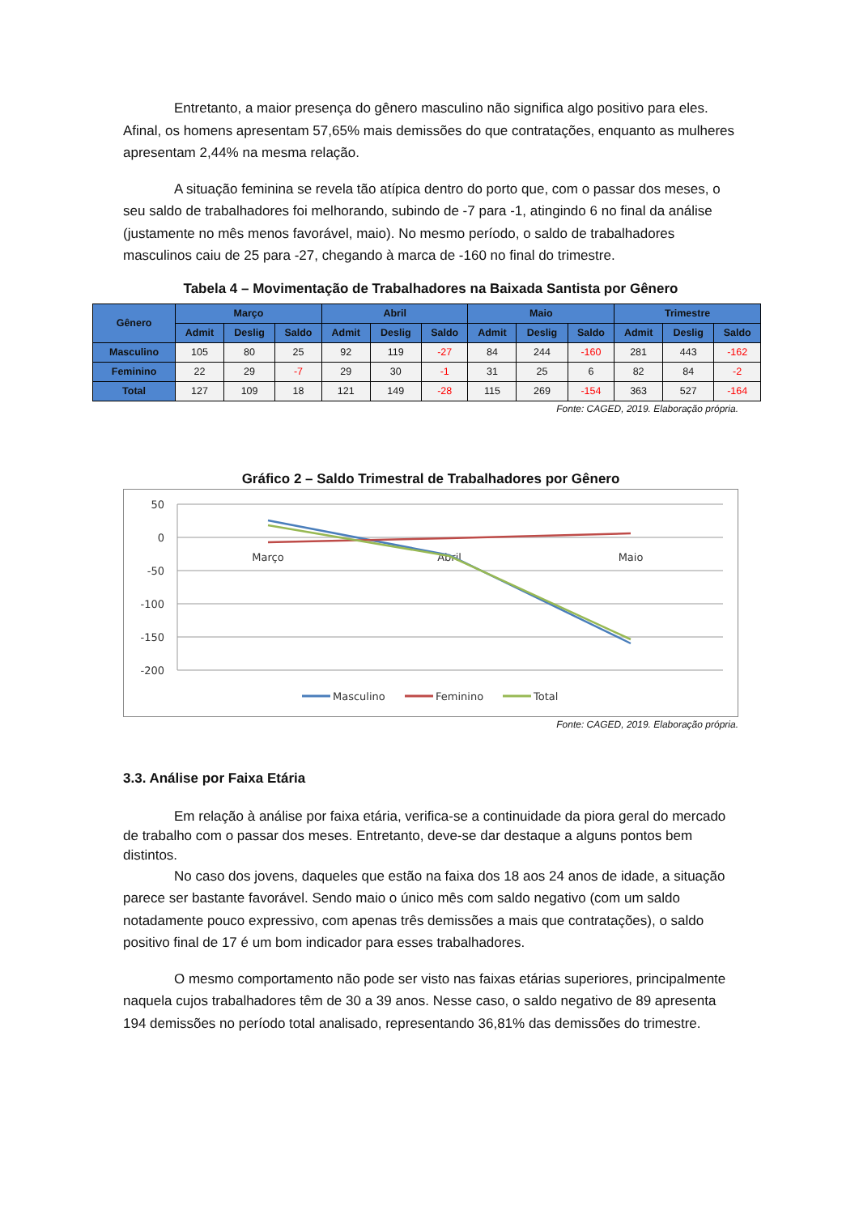Entretanto, a maior presença do gênero masculino não significa algo positivo para eles. Afinal, os homens apresentam 57,65% mais demissões do que contratações, enquanto as mulheres apresentam 2,44% na mesma relação.
A situação feminina se revela tão atípica dentro do porto que, com o passar dos meses, o seu saldo de trabalhadores foi melhorando, subindo de -7 para -1, atingindo 6 no final da análise (justamente no mês menos favorável, maio). No mesmo período, o saldo de trabalhadores masculinos caiu de 25 para -27, chegando à marca de -160 no final do trimestre.
Tabela 4 – Movimentação de Trabalhadores na Baixada Santista por Gênero
| Gênero | Março | | | Abril | | | Maio | | | Trimestre | | |
| --- | --- | --- | --- | --- | --- | --- | --- | --- | --- | --- | --- | --- |
| | Admit | Deslig | Saldo | Admit | Deslig | Saldo | Admit | Deslig | Saldo | Admit | Deslig | Saldo |
| Masculino | 105 | 80 | 25 | 92 | 119 | -27 | 84 | 244 | -160 | 281 | 443 | -162 |
| Feminino | 22 | 29 | -7 | 29 | 30 | -1 | 31 | 25 | 6 | 82 | 84 | -2 |
| Total | 127 | 109 | 18 | 121 | 149 | -28 | 115 | 269 | -154 | 363 | 527 | -164 |
Fonte: CAGED, 2019. Elaboração própria.
Gráfico 2 – Saldo Trimestral de Trabalhadores por Gênero
50
0
-50
-100
-150
-200
Março
Abril
Maio
Masculino
Feminino
Total
Fonte: CAGED, 2019. Elaboração própria.
3.3. Análise por Faixa Etária
Em relação à análise por faixa etária, verifica-se a continuidade da piora geral do mercado de trabalho com o passar dos meses. Entretanto, deve-se dar destaque a alguns pontos bem distintos.
No caso dos jovens, daqueles que estão na faixa dos 18 aos 24 anos de idade, a situação parece ser bastante favorável. Sendo maio o único mês com saldo negativo (com um saldo notadamente pouco expressivo, com apenas três demissões a mais que contratações), o saldo positivo final de 17 é um bom indicador para esses trabalhadores.
O mesmo comportamento não pode ser visto nas faixas etárias superiores, principalmente naquela cujos trabalhadores têm de 30 a 39 anos. Nesse caso, o saldo negativo de 89 apresenta 194 demissões no período total analisado, representando 36,81% das demissões do trimestre.